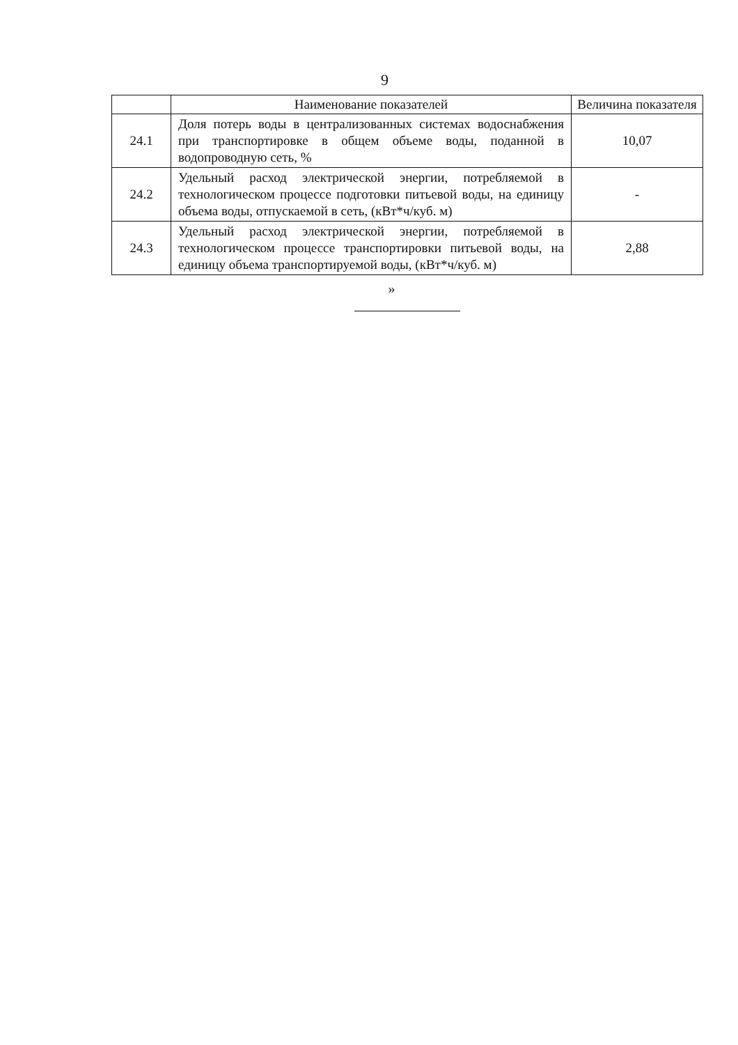9
| | Наименование показателей | Величина показателя |
| --- | --- | --- |
| 24.1 | Доля потерь воды в централизованных системах водоснабжения при транспортировке в общем объеме воды, поданной в водопроводную сеть, % | 10,07 |
| 24.2 | Удельный расход электрической энергии, потребляемой в технологическом процессе подготовки питьевой воды, на единицу объема воды, отпускаемой в сеть, (кВт*ч/куб. м) | - |
| 24.3 | Удельный расход электрической энергии, потребляемой в технологическом процессе транспортировки питьевой воды, на единицу объема транспортируемой воды, (кВт*ч/куб. м) | 2,88 |
»